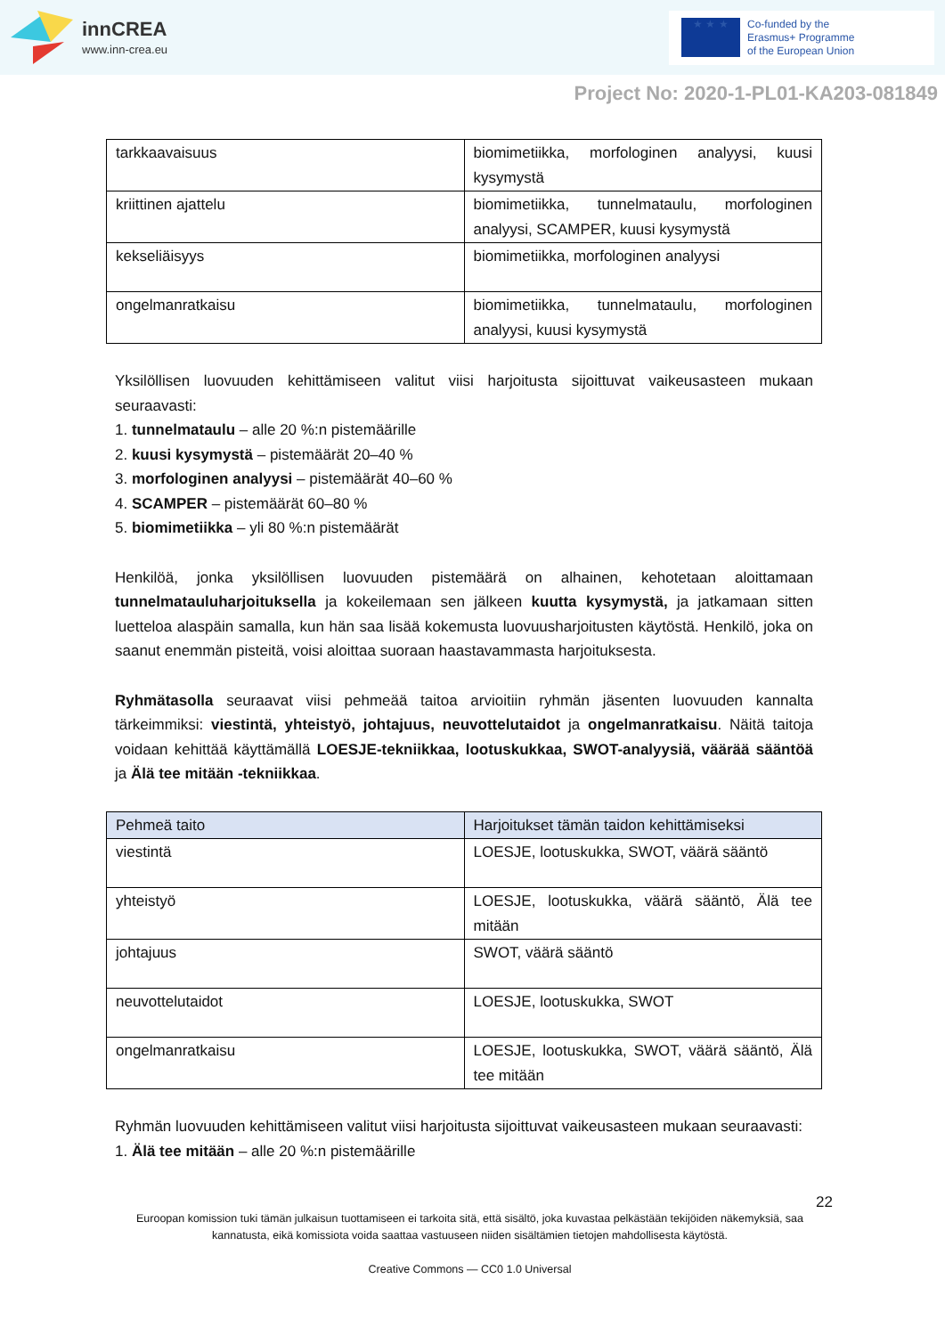innCREA
www.inn-crea.eu
★ ★ ★
Co-funded by the
Erasmus+ Programme
of the European Union
Project No: 2020-1-PL01-KA203-081849
| tarkkaavaisuus | biomimetiikka, morfologinen analyysi, kuusi kysymystä |
| kriittinen ajattelu | biomimetiikka, tunnelmataulu, morfologinen analyysi, SCAMPER, kuusi kysymystä |
| kekseliäisyys | biomimetiikka, morfologinen analyysi |
| ongelmanratkaisu | biomimetiikka, tunnelmataulu, morfologinen analyysi, kuusi kysymystä |
Yksilöllisen luovuuden kehittämiseen valitut viisi harjoitusta sijoittuvat vaikeusasteen mukaan seuraavasti:
1. tunnelmataulu – alle 20 %:n pistemäärille
2. kuusi kysymystä – pistemäärät 20–40 %
3. morfologinen analyysi – pistemäärät 40–60 %
4. SCAMPER – pistemäärät 60–80 %
5. biomimetiikka – yli 80 %:n pistemäärät
Henkilöä, jonka yksilöllisen luovuuden pistemäärä on alhainen, kehotetaan aloittamaan tunnelmatauluharjoituksella ja kokeilemaan sen jälkeen kuutta kysymystä, ja jatkamaan sitten luetteloa alaspäin samalla, kun hän saa lisää kokemusta luovuusharjoitusten käytöstä. Henkilö, joka on saanut enemmän pisteitä, voisi aloittaa suoraan haastavammasta harjoituksesta.
Ryhmätasolla seuraavat viisi pehmeää taitoa arvioitiin ryhmän jäsenten luovuuden kannalta tärkeimmiksi: viestintä, yhteistyö, johtajuus, neuvottelutaidot ja ongelmanratkaisu. Näitä taitoja voidaan kehittää käyttämällä LOESJE-tekniikkaa, lootuskukkaa, SWOT-analyysiä, väärää sääntöä ja Älä tee mitään -tekniikkaa.
| Pehmeä taito | Harjoitukset tämän taidon kehittämiseksi |
| --- | --- |
| viestintä | LOESJE, lootuskukka, SWOT, väärä sääntö |
| yhteistyö | LOESJE, lootuskukka, väärä sääntö, Älä tee mitään |
| johtajuus | SWOT, väärä sääntö |
| neuvottelutaidot | LOESJE, lootuskukka, SWOT |
| ongelmanratkaisu | LOESJE, lootuskukka, SWOT, väärä sääntö, Älä tee mitään |
Ryhmän luovuuden kehittämiseen valitut viisi harjoitusta sijoittuvat vaikeusasteen mukaan seuraavasti:
1. Älä tee mitään – alle 20 %:n pistemäärille
22
Euroopan komission tuki tämän julkaisun tuottamiseen ei tarkoita sitä, että sisältö, joka kuvastaa pelkästään tekijöiden näkemyksiä, saa kannatusta, eikä komissiota voida saattaa vastuuseen niiden sisältämien tietojen mahdollisesta käytöstä.
Creative Commons — CC0 1.0 Universal